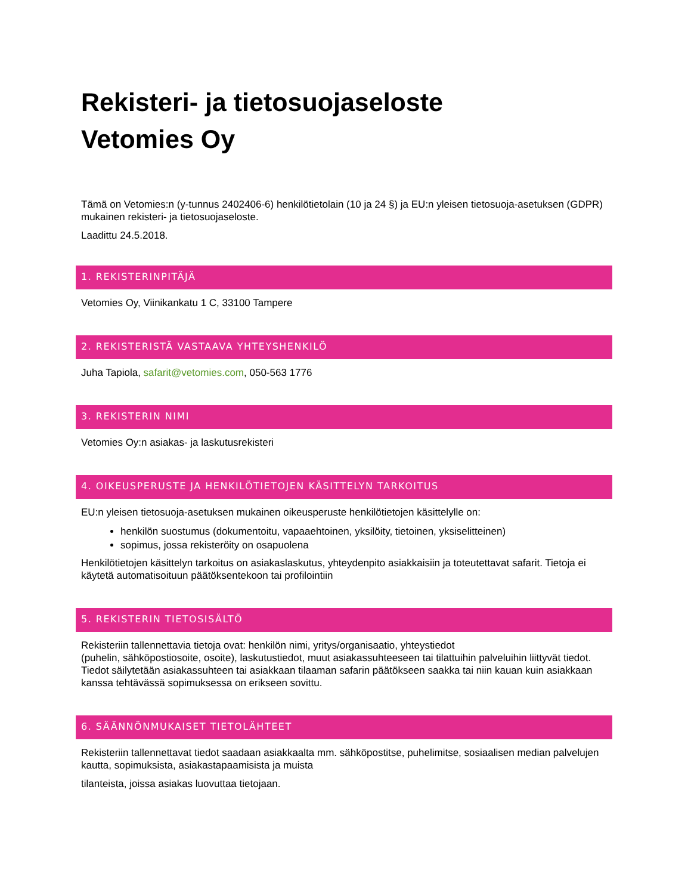Rekisteri- ja tietosuojaseloste
Vetomies Oy
Tämä on Vetomies:n (y-tunnus 2402406-6) henkilötietolain (10 ja 24 §) ja EU:n yleisen tietosuoja-asetuksen (GDPR) mukainen rekisteri- ja tietosuojaseloste.
Laadittu 24.5.2018.
1. REKISTERINPITÄJÄ
Vetomies Oy, Viinikankatu 1 C, 33100 Tampere
2. REKISTERISTÄ VASTAAVA YHTEYSHENKILÖ
Juha Tapiola, safarit@vetomies.com, 050-563 1776
3. REKISTERIN NIMI
Vetomies Oy:n asiakas- ja laskutusrekisteri
4. OIKEUSPERUSTE JA HENKILÖTIETOJEN KÄSITTELYN TARKOITUS
EU:n yleisen tietosuoja-asetuksen mukainen oikeusperuste henkilötietojen käsittelylle on:
henkilön suostumus (dokumentoitu, vapaaehtoinen, yksilöity, tietoinen, yksiselitteinen)
sopimus, jossa rekisteröity on osapuolena
Henkilötietojen käsittelyn tarkoitus on asiakaslaskutus, yhteydenpito asiakkaisiin ja toteutettavat safarit. Tietoja ei käytetä automatisoituun päätöksentekoon tai profilointiin
5. REKISTERIN TIETOSISÄLTÖ
Rekisteriin tallennettavia tietoja ovat: henkilön nimi, yritys/organisaatio, yhteystiedot
(puhelin, sähköpostiosoite, osoite), laskutustiedot, muut asiakassuhteeseen tai tilattuihin palveluihin liittyvät tiedot. Tiedot säilytetään asiakassuhteen tai asiakkaan tilaaman safarin päätökseen saakka tai niin kauan kuin asiakkaan kanssa tehtävässä sopimuksessa on erikseen sovittu.
6. SÄÄNNÖNMUKAISET TIETOLÄHTEET
Rekisteriin tallennettavat tiedot saadaan asiakkaalta mm. sähköpostitse, puhelimitse, sosiaalisen median palvelujen kautta, sopimuksista, asiakastapaamisista ja muista
tilanteista, joissa asiakas luovuttaa tietojaan.